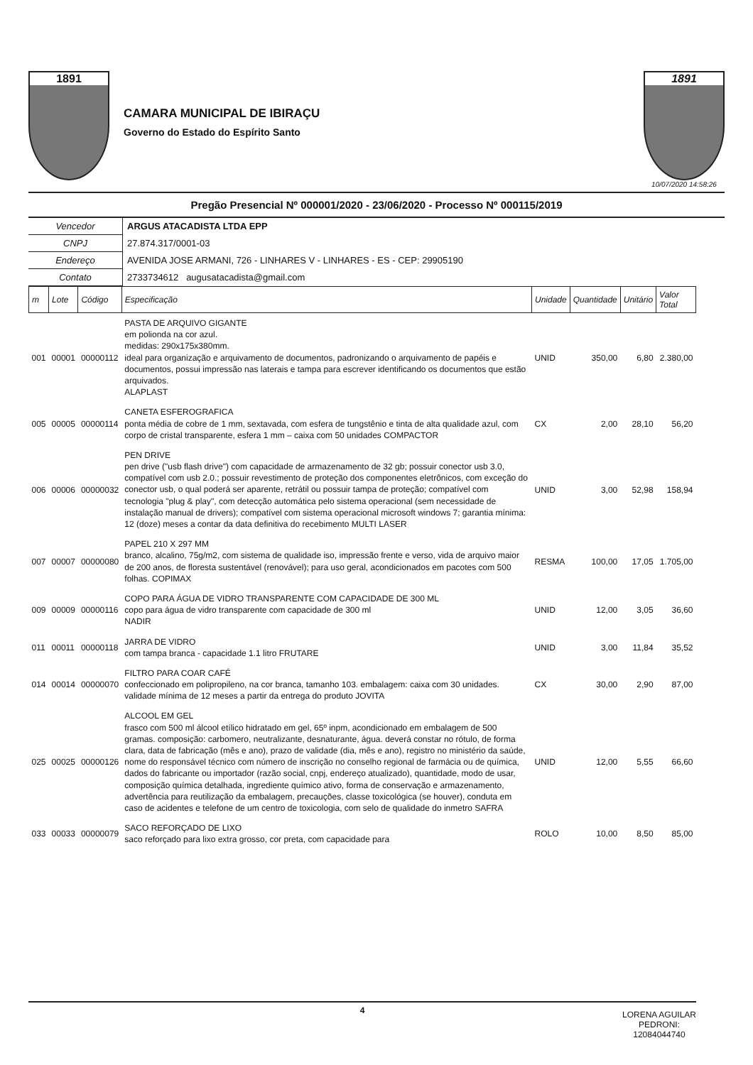1891
CAMARA MUNICIPAL DE IBIRAÇU
Governo do Estado do Espírito Santo
1891
10/07/2020 14:58:26
Pregão Presencial Nº 000001/2020 - 23/06/2020 - Processo Nº 000115/2019
| Vencedor | ARGUS ATACADISTA LTDA EPP |
| CNPJ | 27.874.317/0001-03 |
| Endereço | AVENIDA JOSE ARMANI, 726 - LINHARES V - LINHARES - ES - CEP: 29905190 |
| Contato | 2733734612 augusatacadista@gmail.com |
| m | Lote | Código | Especificação | Unidade | Quantidade | Unitário | Valor Total |
| --- | --- | --- | --- | --- | --- | --- | --- |
| 001 | 00001 | 00000112 | PASTA DE ARQUIVO GIGANTE em polionda na cor azul. medidas: 290x175x380mm. ideal para organização e arquivamento de documentos, padronizando o arquivamento de papéis e documentos, possui impressão nas laterais e tampa para escrever identificando os documentos que estão arquivados. ALAPLAST | UNID | 350,00 | 6,80 | 2.380,00 |
| 005 | 00005 | 00000114 | CANETA ESFEROGRAFICA ponta média de cobre de 1 mm, sextavada, com esfera de tungstênio e tinta de alta qualidade azul, com corpo de cristal transparente, esfera 1 mm – caixa com 50 unidades COMPACTOR | CX | 2,00 | 28,10 | 56,20 |
| 006 | 00006 | 00000032 | PEN DRIVE pen drive ("usb flash drive") com capacidade de armazenamento de 32 gb; possuir conector usb 3.0, compatível com usb 2.0.; possuir revestimento de proteção dos componentes eletrônicos, com exceção do conector usb, o qual poderá ser aparente, retrátil ou possuir tampa de proteção; compatível com tecnologia "plug & play", com detecção automática pelo sistema operacional (sem necessidade de instalação manual de drivers); compatível com sistema operacional microsoft windows 7; garantia mínima: 12 (doze) meses a contar da data definitiva do recebimento MULTI LASER | UNID | 3,00 | 52,98 | 158,94 |
| 007 | 00007 | 00000080 | PAPEL 210 X 297 MM branco, alcalino, 75g/m2, com sistema de qualidade iso, impressão frente e verso, vida de arquivo maior de 200 anos, de floresta sustentável (renovável); para uso geral, acondicionados em pacotes com 500 folhas. COPIMAX | RESMA | 100,00 | 17,05 | 1.705,00 |
| 009 | 00009 | 00000116 | COPO PARA ÁGUA DE VIDRO TRANSPARENTE COM CAPACIDADE DE 300 ML copo para água de vidro transparente com capacidade de 300 ml NADIR | UNID | 12,00 | 3,05 | 36,60 |
| 011 | 00011 | 00000118 | JARRA DE VIDRO com tampa branca - capacidade 1.1 litro FRUTARE | UNID | 3,00 | 11,84 | 35,52 |
| 014 | 00014 | 00000070 | FILTRO PARA COAR CAFÉ confeccionado em polipropileno, na cor branca, tamanho 103. embalagem: caixa com 30 unidades. validade mínima de 12 meses a partir da entrega do produto JOVITA | CX | 30,00 | 2,90 | 87,00 |
| 025 | 00025 | 00000126 | ALCOOL EM GEL frasco com 500 ml álcool etílico hidratado em gel, 65º inpm, acondicionado em embalagem de 500 gramas. composição: carbomero, neutralizante, desnaturante, água. deverá constar no rótulo, de forma clara, data de fabricação (mês e ano), prazo de validade (dia, mês e ano), registro no ministério da saúde, nome do responsável técnico com número de inscrição no conselho regional de farmácia ou de química, dados do fabricante ou importador (razão social, cnpj, endereço atualizado), quantidade, modo de usar, composição química detalhada, ingrediente químico ativo, forma de conservação e armazenamento, advertência para reutilização da embalagem, precauções, classe toxicológica (se houver), conduta em caso de acidentes e telefone de um centro de toxicologia, com selo de qualidade do inmetro SAFRA | UNID | 12,00 | 5,55 | 66,60 |
| 033 | 00033 | 00000079 | SACO REFORÇADO DE LIXO saco reforçado para lixo extra grosso, cor preta, com capacidade para | ROLO | 10,00 | 8,50 | 85,00 |
4
LORENA AGUILAR
PEDRONI:
12084044740